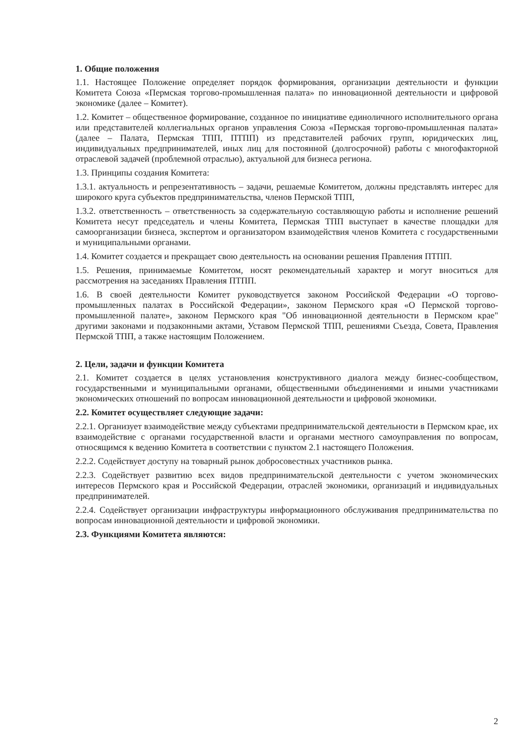1. Общие положения
1.1. Настоящее Положение определяет порядок формирования, организации деятельности и функции Комитета Союза «Пермская торгово-промышленная палата» по инновационной деятельности и цифровой экономике (далее – Комитет).
1.2. Комитет – общественное формирование, созданное по инициативе единоличного исполнительного органа или представителей коллегиальных органов управления Союза «Пермская торгово-промышленная палата» (далее – Палата, Пермская ТПП, ПТПП) из представителей рабочих групп, юридических лиц, индивидуальных предпринимателей, иных лиц для постоянной (долгосрочной) работы с многофакторной отраслевой задачей (проблемной отраслью), актуальной для бизнеса региона.
1.3. Принципы создания Комитета:
1.3.1. актуальность и репрезентативность – задачи, решаемые Комитетом, должны представлять интерес для широкого круга субъектов предпринимательства, членов Пермской ТПП,
1.3.2. ответственность – ответственность за содержательную составляющую работы и исполнение решений Комитета несут председатель и члены Комитета, Пермская ТПП выступает в качестве площадки для самоорганизации бизнеса, экспертом и организатором взаимодействия членов Комитета с государственными и муниципальными органами.
1.4. Комитет создается и прекращает свою деятельность на основании решения Правления ПТПП.
1.5. Решения, принимаемые Комитетом, носят рекомендательный характер и могут вноситься для рассмотрения на заседаниях Правления ПТПП.
1.6. В своей деятельности Комитет руководствуется законом Российской Федерации «О торгово-промышленных палатах в Российской Федерации», законом Пермского края «О Пермской торгово-промышленной палате», законом Пермского края "Об инновационной деятельности в Пермском крае" другими законами и подзаконными актами, Уставом Пермской ТПП, решениями Съезда, Совета, Правления Пермской ТПП, а также настоящим Положением.
2. Цели, задачи и функции Комитета
2.1. Комитет создается в целях установления конструктивного диалога между бизнес-сообществом, государственными и муниципальными органами, общественными объединениями и иными участниками экономических отношений по вопросам инновационной деятельности и цифровой экономики.
2.2. Комитет осуществляет следующие задачи:
2.2.1. Организует взаимодействие между субъектами предпринимательской деятельности в Пермском крае, их взаимодействие с органами государственной власти и органами местного самоуправления по вопросам, относящимся к ведению Комитета в соответствии с пунктом 2.1 настоящего Положения.
2.2.2. Содействует доступу на товарный рынок добросовестных участников рынка.
2.2.3. Содействует развитию всех видов предпринимательской деятельности с учетом экономических интересов Пермского края и Российской Федерации, отраслей экономики, организаций и индивидуальных предпринимателей.
2.2.4. Содействует организации инфраструктуры информационного обслуживания предпринимательства по вопросам инновационной деятельности и цифровой экономики.
2.3. Функциями Комитета являются:
2